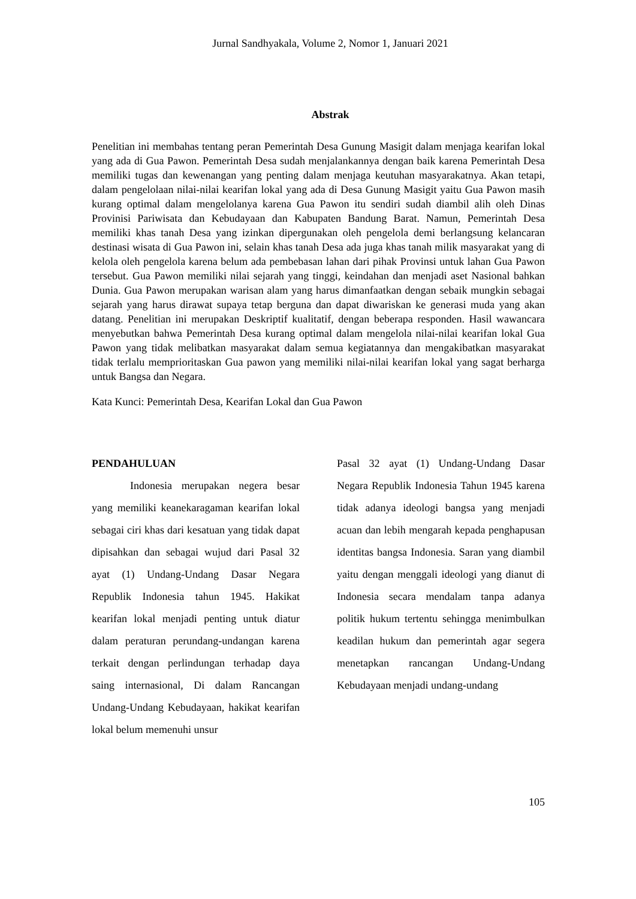Jurnal Sandhyakala, Volume 2, Nomor 1, Januari 2021
Abstrak
Penelitian ini membahas tentang peran Pemerintah Desa Gunung Masigit dalam menjaga kearifan lokal yang ada di Gua Pawon. Pemerintah Desa sudah menjalankannya dengan baik karena Pemerintah Desa memiliki tugas dan kewenangan yang penting dalam menjaga keutuhan masyarakatnya. Akan tetapi, dalam pengelolaan nilai-nilai kearifan lokal yang ada di Desa Gunung Masigit yaitu Gua Pawon masih kurang optimal dalam mengelolanya karena Gua Pawon itu sendiri sudah diambil alih oleh Dinas Provinisi Pariwisata dan Kebudayaan dan Kabupaten Bandung Barat. Namun, Pemerintah Desa memiliki khas tanah Desa yang izinkan dipergunakan oleh pengelola demi berlangsung kelancaran destinasi wisata di Gua Pawon ini, selain khas tanah Desa ada juga khas tanah milik masyarakat yang di kelola oleh pengelola karena belum ada pembebasan lahan dari pihak Provinsi untuk lahan Gua Pawon tersebut. Gua Pawon memiliki nilai sejarah yang tinggi, keindahan dan menjadi aset Nasional bahkan Dunia. Gua Pawon merupakan warisan alam yang harus dimanfaatkan dengan sebaik mungkin sebagai sejarah yang harus dirawat supaya tetap berguna dan dapat diwariskan ke generasi muda yang akan datang. Penelitian ini merupakan Deskriptif kualitatif, dengan beberapa responden. Hasil wawancara menyebutkan bahwa Pemerintah Desa kurang optimal dalam mengelola nilai-nilai kearifan lokal Gua Pawon yang tidak melibatkan masyarakat dalam semua kegiatannya dan mengakibatkan masyarakat tidak terlalu memprioritaskan Gua pawon yang memiliki nilai-nilai kearifan lokal yang sagat berharga untuk Bangsa dan Negara.
Kata Kunci: Pemerintah Desa, Kearifan Lokal dan Gua Pawon
PENDAHULUAN
Indonesia merupakan negera besar yang memiliki keanekaragaman kearifan lokal sebagai ciri khas dari kesatuan yang tidak dapat dipisahkan dan sebagai wujud dari Pasal 32 ayat (1) Undang-Undang Dasar Negara Republik Indonesia tahun 1945. Hakikat kearifan lokal menjadi penting untuk diatur dalam peraturan perundang-undangan karena terkait dengan perlindungan terhadap daya saing internasional, Di dalam Rancangan Undang-Undang Kebudayaan, hakikat kearifan lokal belum memenuhi unsur
Pasal 32 ayat (1) Undang-Undang Dasar Negara Republik Indonesia Tahun 1945 karena tidak adanya ideologi bangsa yang menjadi acuan dan lebih mengarah kepada penghapusan identitas bangsa Indonesia. Saran yang diambil yaitu dengan menggali ideologi yang dianut di Indonesia secara mendalam tanpa adanya politik hukum tertentu sehingga menimbulkan keadilan hukum dan pemerintah agar segera menetapkan rancangan Undang-Undang Kebudayaan menjadi undang-undang
105